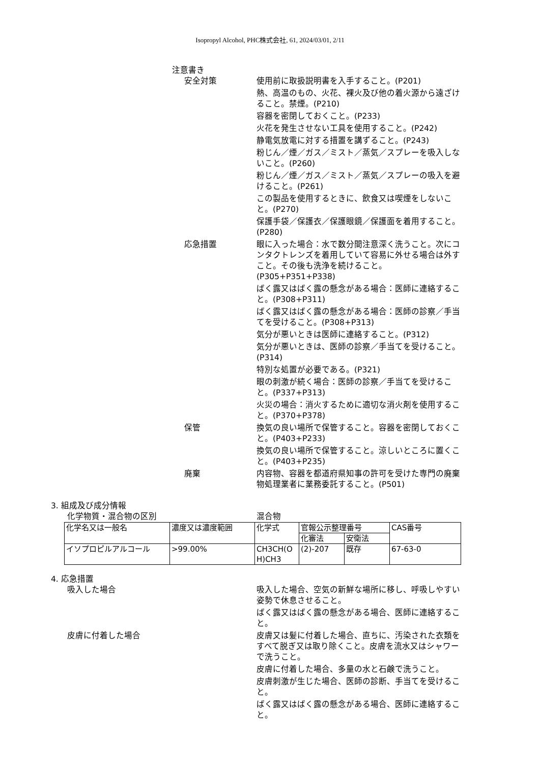Isopropyl Alcohol, PHC株式会社, 61, 2024/03/01, 2/11
注意書き
安全対策 使用前に取扱説明書を入手すること。(P201)
熱、高温のもの、火花、裸火及び他の着火源から遠ざけること。禁煙。(P210)
容器を密閉しておくこと。(P233)
火花を発生させない工具を使用すること。(P242)
静電気放電に対する措置を講ずること。(P243)
粉じん／煙／ガス／ミスト／蒸気／スプレーを吸入しないこと。(P260)
粉じん／煙／ガス／ミスト／蒸気／スプレーの吸入を避けること。(P261)
この製品を使用するときに、飲食又は喫煙をしないこと。(P270)
保護手袋／保護衣／保護眼鏡／保護面を着用すること。(P280)
応急措置 眼に入った場合：水で数分間注意深く洗うこと。次にコンタクトレンズを着用していて容易に外せる場合は外すこと。その後も洗浄を続けること。
(P305+P351+P338)
ばく露又はばく露の懸念がある場合：医師に連絡すること。(P308+P311)
ばく露又はばく露の懸念がある場合：医師の診察／手当てを受けること。(P308+P313)
気分が悪いときは医師に連絡すること。(P312)
気分が悪いときは、医師の診察／手当てを受けること。(P314)
特別な処置が必要である。(P321)
眼の刺激が続く場合：医師の診察／手当てを受けること。(P337+P313)
火災の場合：消火するために適切な消火剤を使用すること。(P370+P378)
保管 換気の良い場所で保管すること。容器を密閉しておくこと。(P403+P233)
換気の良い場所で保管すること。涼しいところに置くこと。(P403+P235)
廃棄 内容物、容器を都道府県知事の許可を受けた専門の廃棄物処理業者に業務委託すること。(P501)
3. 組成及び成分情報
化学物質・混合物の区別 混合物
| 化学名又は一般名 | 濃度又は濃度範囲 | 化学式 | 官報公示整理番号 | | CAS番号 |
| | | | 化審法 | 安衛法 | |
| イソプロピルアルコール | >99.00% | CH3CH(O H)CH3 | (2)-207 | 既存 | 67-63-0 |
4. 応急措置
吸入した場合 吸入した場合、空気の新鮮な場所に移し、呼吸しやすい姿勢で休息させること。
ばく露又はばく露の懸念がある場合、医師に連絡すること。
皮膚に付着した場合 皮膚又は髪に付着した場合、直ちに、汚染された衣類をすべて脱ぎ又は取り除くこと。皮膚を流水又はシャワーで洗うこと。
皮膚に付着した場合、多量の水と石鹸で洗うこと。
皮膚刺激が生じた場合、医師の診断、手当てを受けること。
ばく露又はばく露の懸念がある場合、医師に連絡すること。